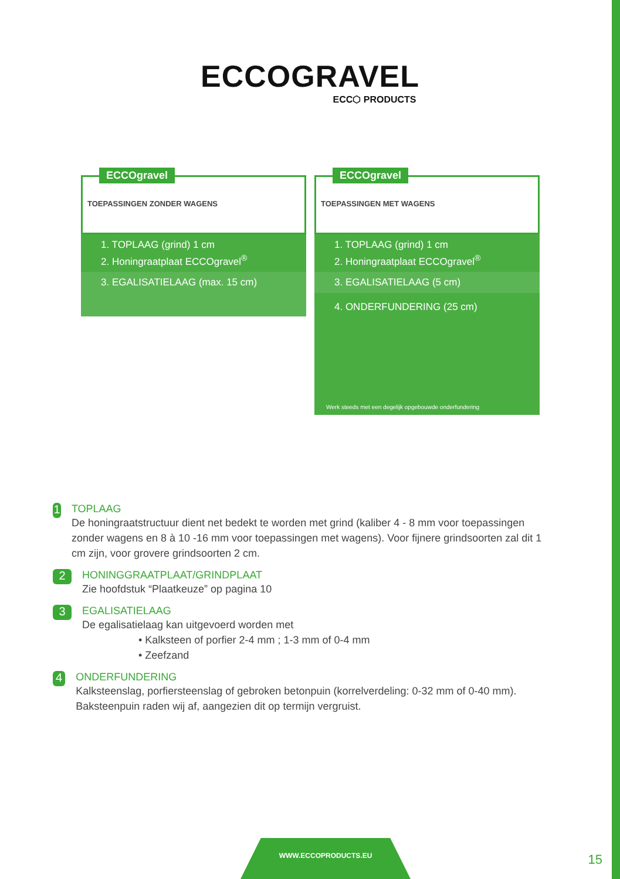ECCOGRAVEL
ECC⬡ PRODUCTS
ECCOgravel
TOEPASSINGEN ZONDER WAGENS
1. TOPLAAG (grind) 1 cm
2. Honingraatplaat ECCOgravel<sup>®</sup>
3. EGALISATIELAAG (max. 15 cm)
ECCOgravel
TOEPASSINGEN MET WAGENS
1. TOPLAAG (grind) 1 cm
2. Honingraatplaat ECCOgravel<sup>®</sup>
3. EGALISATIELAAG (5 cm)
4. ONDERFUNDERING (25 cm)
Werk steeds met een degelijk opgebouwde onderfundering
1
TOPLAAG
De honingraatstructuur dient net bedekt te worden met grind (kaliber 4 - 8 mm voor toepassingen zonder wagens en 8 à 10 -16 mm voor toepassingen met wagens). Voor fijnere grindsoorten zal dit 1 cm zijn, voor grovere grindsoorten 2 cm.
2
HONINGGRAATPLAAT/GRINDPLAAT
Zie hoofdstuk “Plaatkeuze” op pagina 10
3
EGALISATIELAAG
De egalisatielaag kan uitgevoerd worden met
• Kalksteen of porfier 2-4 mm ; 1-3 mm of 0-4 mm
• Zeefzand
4
ONDERFUNDERING
Kalksteenslag, porfiersteenslag of gebroken betonpuin (korrelverdeling: 0-32 mm of 0-40 mm). Baksteenpuin raden wij af, aangezien dit op termijn vergruist.
WWW.ECCOPRODUCTS.EU
15